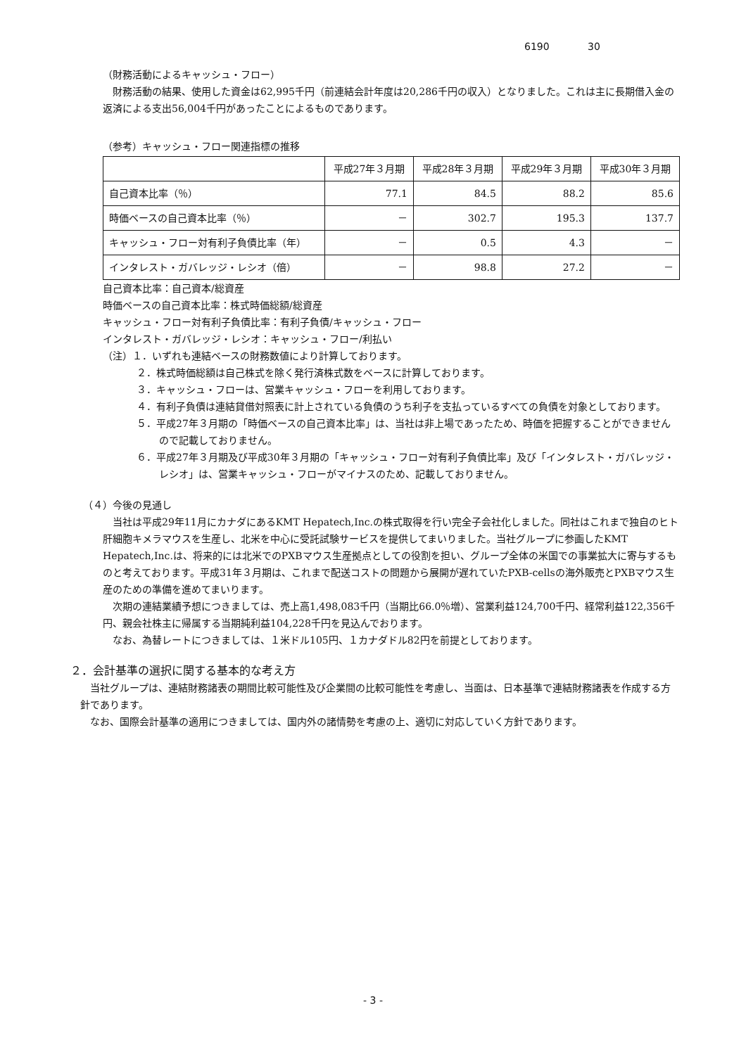6190 30
（財務活動によるキャッシュ・フロー）
　財務活動の結果、使用した資金は62,995千円（前連結会計年度は20,286千円の収入）となりました。これは主に長期借入金の返済による支出56,004千円があったことによるものであります。
（参考）キャッシュ・フロー関連指標の推移
| | 平成27年３月期 | 平成28年３月期 | 平成29年３月期 | 平成30年３月期 |
| --- | --- | --- | --- | --- |
| 自己資本比率（％） | 77.1 | 84.5 | 88.2 | 85.6 |
| 時価ベースの自己資本比率（％） | － | 302.7 | 195.3 | 137.7 |
| キャッシュ・フロー対有利子負債比率（年） | － | 0.5 | 4.3 | － |
| インタレスト・ガバレッジ・レシオ（倍） | － | 98.8 | 27.2 | － |
自己資本比率：自己資本/総資産
時価ベースの自己資本比率：株式時価総額/総資産
キャッシュ・フロー対有利子負債比率：有利子負債/キャッシュ・フロー
インタレスト・ガバレッジ・レシオ：キャッシュ・フロー/利払い
（注）１．いずれも連結ベースの財務数値により計算しております。
２．株式時価総額は自己株式を除く発行済株式数をベースに計算しております。
３．キャッシュ・フローは、営業キャッシュ・フローを利用しております。
４．有利子負債は連結貸借対照表に計上されている負債のうち利子を支払っているすべての負債を対象としております。
５．平成27年３月期の「時価ベースの自己資本比率」は、当社は非上場であったため、時価を把握することができませんので記載しておりません。
６．平成27年３月期及び平成30年３月期の「キャッシュ・フロー対有利子負債比率」及び「インタレスト・ガバレッジ・レシオ」は、営業キャッシュ・フローがマイナスのため、記載しておりません。
（４）今後の見通し
　当社は平成29年11月にカナダにあるKMT Hepatech,Inc.の株式取得を行い完全子会社化しました。同社はこれまで独自のヒト肝細胞キメラマウスを生産し、北米を中心に受託試験サービスを提供してまいりました。当社グループに参画したKMT Hepatech,Inc.は、将来的には北米でのPXBマウス生産拠点としての役割を担い、グループ全体の米国での事業拡大に寄与するものと考えております。平成31年３月期は、これまで配送コストの問題から展開が遅れていたPXB-cellsの海外販売とPXBマウス生産のための準備を進めてまいります。
　次期の連結業績予想につきましては、売上高1,498,083千円（当期比66.0％増）、営業利益124,700千円、経常利益122,356千円、親会社株主に帰属する当期純利益104,228千円を見込んでおります。
　なお、為替レートにつきましては、１米ドル105円、１カナダドル82円を前提としております。
２．会計基準の選択に関する基本的な考え方
　当社グループは、連結財務諸表の期間比較可能性及び企業間の比較可能性を考慮し、当面は、日本基準で連結財務諸表を作成する方針であります。
　なお、国際会計基準の適用につきましては、国内外の諸情勢を考慮の上、適切に対応していく方針であります。
- 3 -